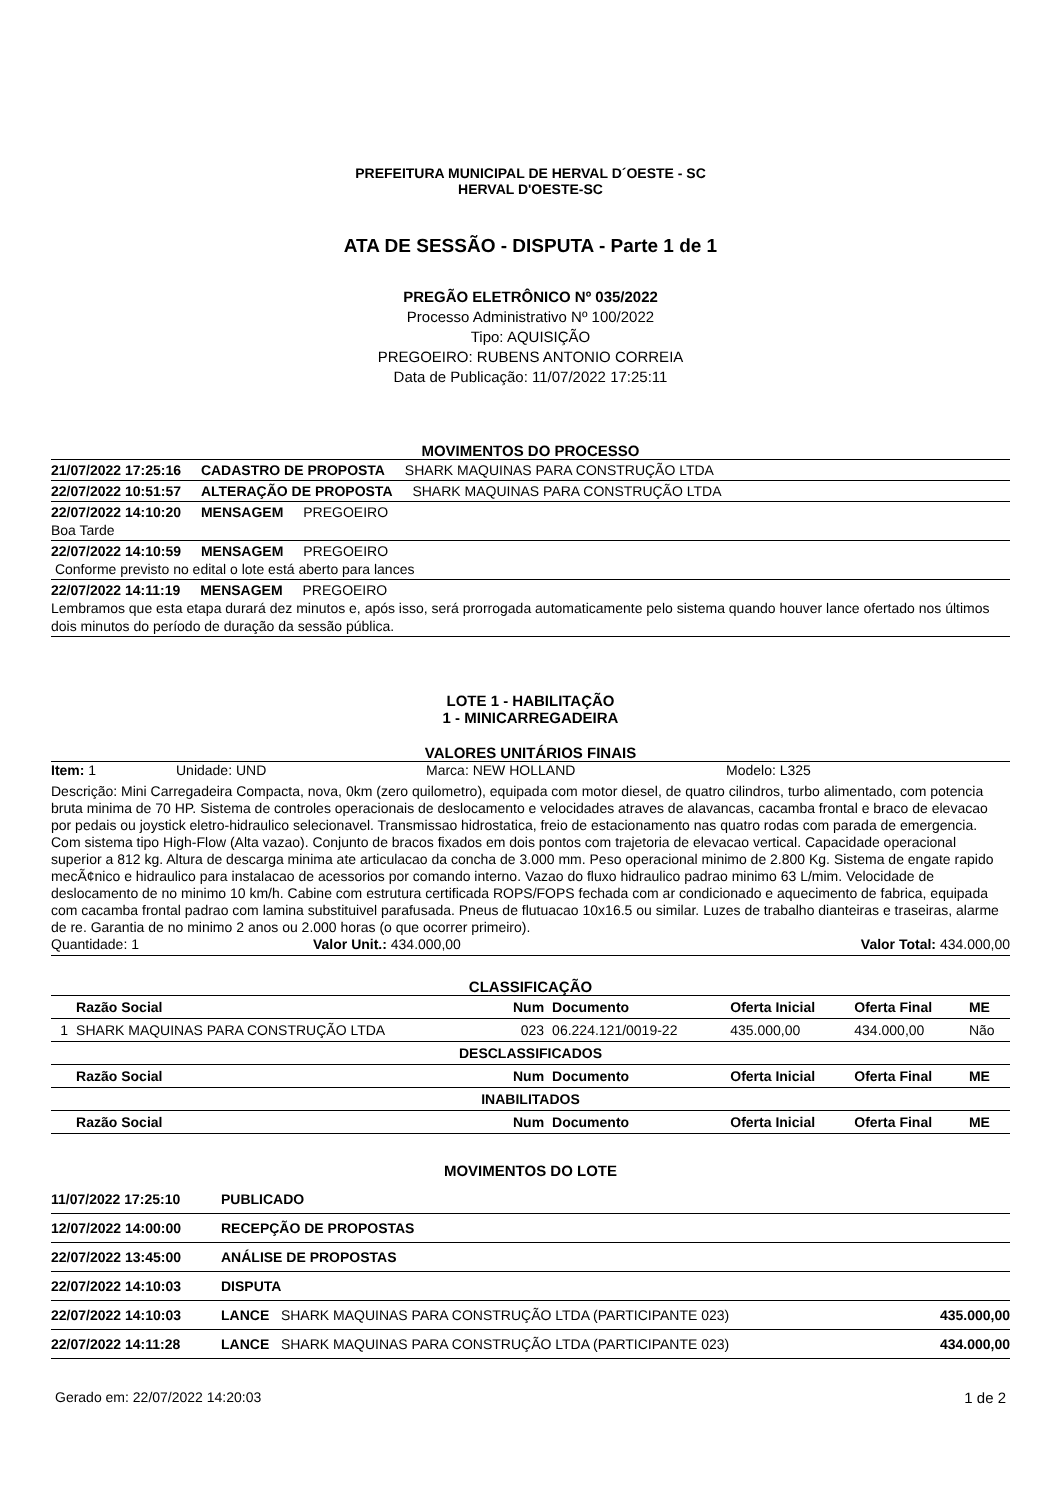PREFEITURA MUNICIPAL DE HERVAL D´OESTE - SC
HERVAL D'OESTE-SC
ATA DE SESSÃO - DISPUTA - Parte 1 de 1
PREGÃO ELETRÔNICO Nº 035/2022
Processo Administrativo Nº 100/2022
Tipo: AQUISIÇÃO
PREGOEIRO: RUBENS ANTONIO CORREIA
Data de Publicação: 11/07/2022 17:25:11
MOVIMENTOS DO PROCESSO
21/07/2022 17:25:16 CADASTRO DE PROPOSTA SHARK MAQUINAS PARA CONSTRUÇÃO LTDA
22/07/2022 10:51:57 ALTERAÇÃO DE PROPOSTA SHARK MAQUINAS PARA CONSTRUÇÃO LTDA
22/07/2022 14:10:20 MENSAGEM PREGOEIRO
Boa Tarde
22/07/2022 14:10:59 MENSAGEM PREGOEIRO
Conforme previsto no edital o lote está aberto para lances
22/07/2022 14:11:19 MENSAGEM PREGOEIRO
Lembramos que esta etapa durará dez minutos e, após isso, será prorrogada automaticamente pelo sistema quando houver lance ofertado nos últimos dois minutos do período de duração da sessão pública.
LOTE 1 - HABILITAÇÃO
1 - MINICARREGADEIRA
VALORES UNITÁRIOS FINAIS
Item: 1 Unidade: UND Marca: NEW HOLLAND Modelo: L325
Descrição: Mini Carregadeira Compacta, nova, 0km (zero quilometro), equipada com motor diesel, de quatro cilindros, turbo alimentado, com potencia bruta minima de 70 HP. Sistema de controles operacionais de deslocamento e velocidades atraves de alavancas, cacamba frontal e braco de elevacao por pedais ou joystick eletro-hidraulico selecionavel. Transmissao hidrostatica, freio de estacionamento nas quatro rodas com parada de emergencia. Com sistema tipo High-Flow (Alta vazao). Conjunto de bracos fixados em dois pontos com trajetoria de elevacao vertical. Capacidade operacional superior a 812 kg. Altura de descarga minima ate articulacao da concha de 3.000 mm. Peso operacional minimo de 2.800 Kg. Sistema de engate rapido mecÃ¢nico e hidraulico para instalacao de acessorios por comando interno. Vazao do fluxo hidraulico padrao minimo 63 L/mim. Velocidade de deslocamento de no minimo 10 km/h. Cabine com estrutura certificada ROPS/FOPS fechada com ar condicionado e aquecimento de fabrica, equipada com cacamba frontal padrao com lamina substituivel parafusada. Pneus de flutuacao 10x16.5 ou similar. Luzes de trabalho dianteiras e traseiras, alarme de re. Garantia de no minimo 2 anos ou 2.000 horas (o que ocorrer primeiro).
Quantidade: 1 Valor Unit.: 434.000,00 Valor Total: 434.000,00
CLASSIFICAÇÃO
| | Razão Social | Num | Documento | Oferta Inicial | Oferta Final | ME |
| --- | --- | --- | --- | --- | --- | --- |
| 1 | SHARK MAQUINAS PARA CONSTRUÇÃO LTDA | 023 | 06.224.121/0019-22 | 435.000,00 | 434.000,00 | Não |
| DESCLASSIFICADOS | | | | | | |
| | Razão Social | Num | Documento | Oferta Inicial | Oferta Final | ME |
| INABILITADOS | | | | | | |
| | Razão Social | Num | Documento | Oferta Inicial | Oferta Final | ME |
MOVIMENTOS DO LOTE
| 11/07/2022 17:25:10 | PUBLICADO | |
| 12/07/2022 14:00:00 | RECEPÇÃO DE PROPOSTAS | |
| 22/07/2022 13:45:00 | ANÁLISE DE PROPOSTAS | |
| 22/07/2022 14:10:03 | DISPUTA | |
| 22/07/2022 14:10:03 | LANCE SHARK MAQUINAS PARA CONSTRUÇÃO LTDA (PARTICIPANTE 023) | 435.000,00 |
| 22/07/2022 14:11:28 | LANCE SHARK MAQUINAS PARA CONSTRUÇÃO LTDA (PARTICIPANTE 023) | 434.000,00 |
Gerado em: 22/07/2022 14:20:03 1 de 2